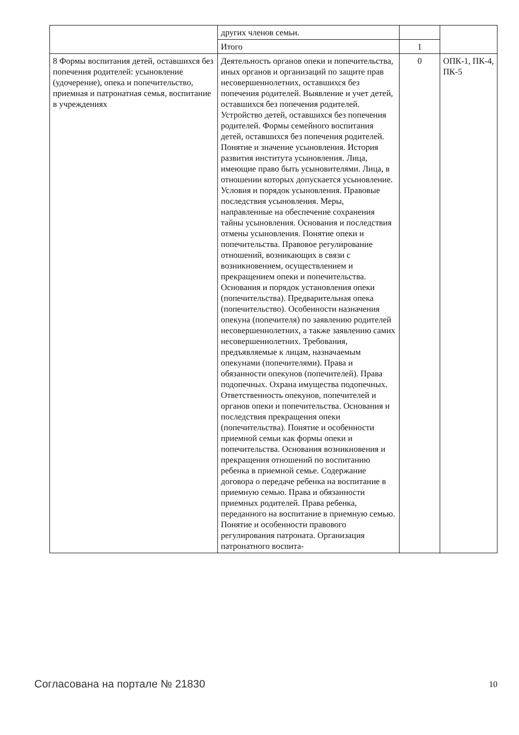| | других членов семьи. | | |
| | Итого | 1 | |
| 8 Формы воспитания детей, оставшихся без попечения родителей: усыновление (удочерение), опека и попечительство, приемная и патронатная семья, воспитание в учреждениях | Деятельность органов опеки и попечительства, иных органов и организаций по защите прав несовершеннолетних, оставшихся без попечения родителей. Выявление и учет детей, оставшихся без попечения родителей. Устройство детей, оставшихся без попечения родителей. Формы семейного воспитания детей, оставшихся без попечения родителей. Понятие и значение усыновления. История развития института усыновления. Лица, имеющие право быть усыновителями. Лица, в отношении которых допускается усыновление. Условия и порядок усыновления. Правовые последствия усыновления. Меры, направленные на обеспечение сохранения тайны усыновления. Основания и последствия отмены усыновления. Понятие опеки и попечительства. Правовое регулирование отношений, возникающих в связи с возникновением, осуществлением и прекращением опеки и попечительства. Основания и порядок установления опеки (попечительства). Предварительная опека (попечительство). Особенности назначения опекуна (попечителя) по заявлению родителей несовершеннолетних, а также заявлению самих несовершеннолетних. Требования, предъявляемые к лицам, назначаемым опекунами (попечителями). Права и обязанности опекунов (попечителей). Права подопечных. Охрана имущества подопечных. Ответственность опекунов, попечителей и органов опеки и попечительства. Основания и последствия прекращения опеки (попечительства). Понятие и особенности приемной семьи как формы опеки и попечительства. Основания возникновения и прекращения отношений по воспитанию ребенка в приемной семье. Содержание договора о передаче ребенка на воспитание в приемную семью. Права и обязанности приемных родителей. Права ребенка, переданного на воспитание в приемную семью. Понятие и особенности правового регулирования патроната. Организация патронатного воспита- | 0 | ОПК-1, ПК-4, ПК-5 |
Согласована на портале № 21830 10